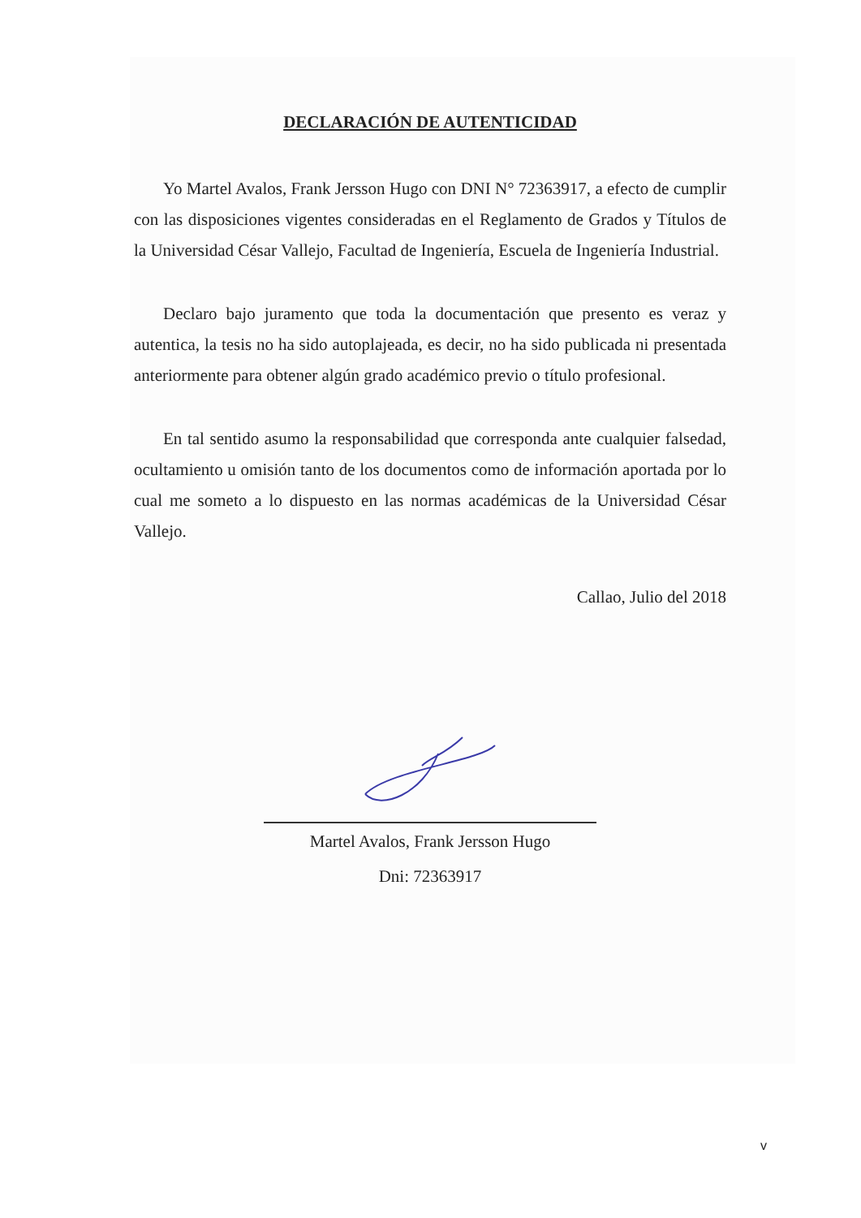DECLARACIÓN DE AUTENTICIDAD
Yo Martel Avalos, Frank Jersson Hugo con DNI N° 72363917, a efecto de cumplir con las disposiciones vigentes consideradas en el Reglamento de Grados y Títulos de la Universidad César Vallejo, Facultad de Ingeniería, Escuela de Ingeniería Industrial.
Declaro bajo juramento que toda la documentación que presento es veraz y autentica, la tesis no ha sido autoplajeada, es decir, no ha sido publicada ni presentada anteriormente para obtener algún grado académico previo o título profesional.
En tal sentido asumo la responsabilidad que corresponda ante cualquier falsedad, ocultamiento u omisión tanto de los documentos como de información aportada por lo cual me someto a lo dispuesto en las normas académicas de la Universidad César Vallejo.
Callao, Julio del 2018
Martel Avalos, Frank Jersson Hugo
Dni: 72363917
v